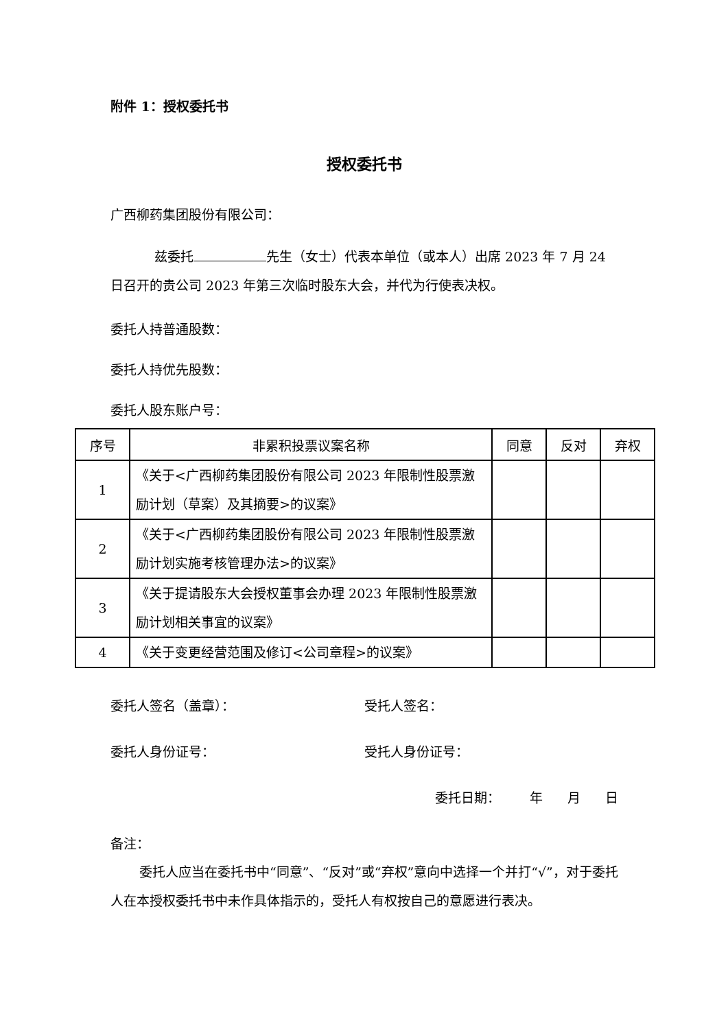附件 1：授权委托书
授权委托书
广西柳药集团股份有限公司：
兹委托 先生（女士）代表本单位（或本人）出席 2023 年 7 月 24 日召开的贵公司 2023 年第三次临时股东大会，并代为行使表决权。
委托人持普通股数：
委托人持优先股数：
委托人股东账户号：
| 序号 | 非累积投票议案名称 | 同意 | 反对 | 弃权 |
| --- | --- | --- | --- | --- |
| 1 | 《关于<广西柳药集团股份有限公司 2023 年限制性股票激励计划（草案）及其摘要>的议案》 | | | |
| 2 | 《关于<广西柳药集团股份有限公司 2023 年限制性股票激励计划实施考核管理办法>的议案》 | | | |
| 3 | 《关于提请股东大会授权董事会办理 2023 年限制性股票激励计划相关事宜的议案》 | | | |
| 4 | 《关于变更经营范围及修订<公司章程>的议案》 | | | |
委托人签名（盖章）： 受托人签名：
委托人身份证号： 受托人身份证号：
委托日期： 年 月 日
备注：
委托人应当在委托书中“同意”、“反对”或“弃权”意向中选择一个并打“√”，对于委托人在本授权委托书中未作具体指示的，受托人有权按自己的意愿进行表决。